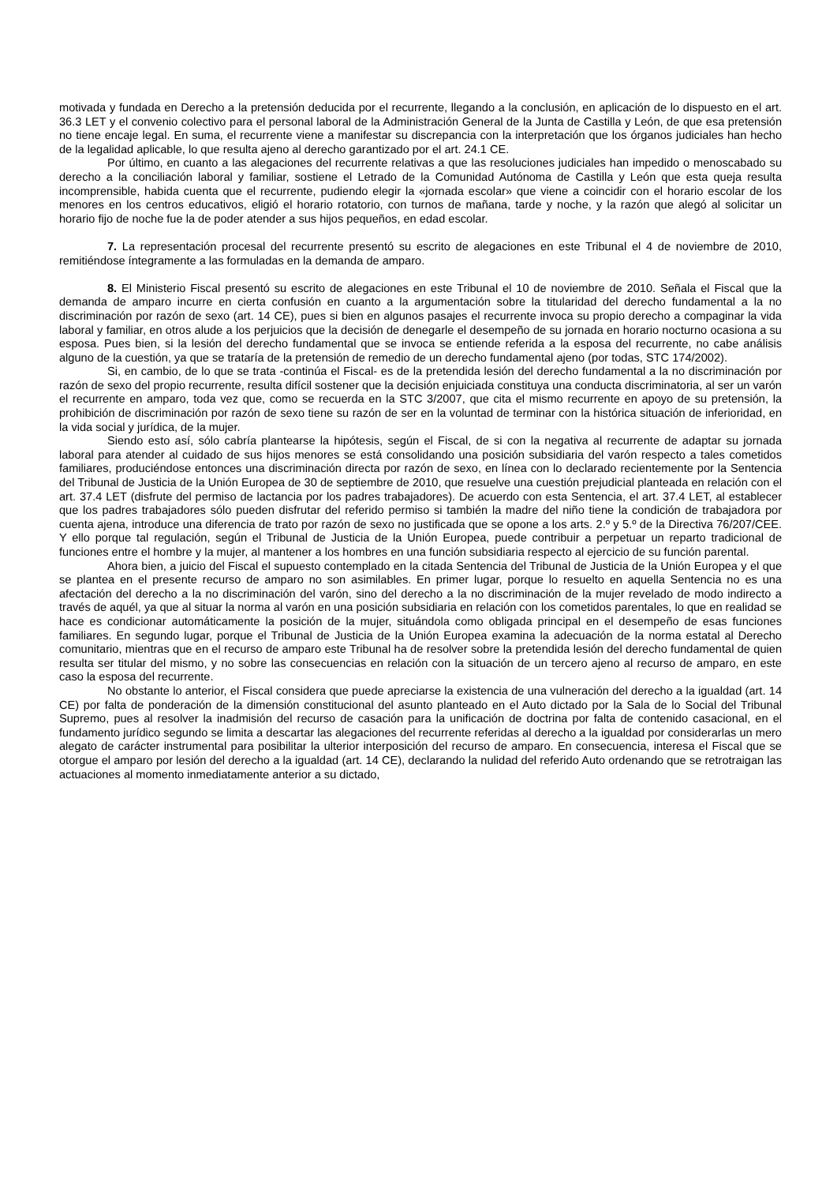motivada y fundada en Derecho a la pretensión deducida por el recurrente, llegando a la conclusión, en aplicación de lo dispuesto en el art. 36.3 LET y el convenio colectivo para el personal laboral de la Administración General de la Junta de Castilla y León, de que esa pretensión no tiene encaje legal. En suma, el recurrente viene a manifestar su discrepancia con la interpretación que los órganos judiciales han hecho de la legalidad aplicable, lo que resulta ajeno al derecho garantizado por el art. 24.1 CE.
Por último, en cuanto a las alegaciones del recurrente relativas a que las resoluciones judiciales han impedido o menoscabado su derecho a la conciliación laboral y familiar, sostiene el Letrado de la Comunidad Autónoma de Castilla y León que esta queja resulta incomprensible, habida cuenta que el recurrente, pudiendo elegir la «jornada escolar» que viene a coincidir con el horario escolar de los menores en los centros educativos, eligió el horario rotatorio, con turnos de mañana, tarde y noche, y la razón que alegó al solicitar un horario fijo de noche fue la de poder atender a sus hijos pequeños, en edad escolar.
7. La representación procesal del recurrente presentó su escrito de alegaciones en este Tribunal el 4 de noviembre de 2010, remitiéndose íntegramente a las formuladas en la demanda de amparo.
8. El Ministerio Fiscal presentó su escrito de alegaciones en este Tribunal el 10 de noviembre de 2010. Señala el Fiscal que la demanda de amparo incurre en cierta confusión en cuanto a la argumentación sobre la titularidad del derecho fundamental a la no discriminación por razón de sexo (art. 14 CE), pues si bien en algunos pasajes el recurrente invoca su propio derecho a compaginar la vida laboral y familiar, en otros alude a los perjuicios que la decisión de denegarle el desempeño de su jornada en horario nocturno ocasiona a su esposa. Pues bien, si la lesión del derecho fundamental que se invoca se entiende referida a la esposa del recurrente, no cabe análisis alguno de la cuestión, ya que se trataría de la pretensión de remedio de un derecho fundamental ajeno (por todas, STC 174/2002).
Si, en cambio, de lo que se trata -continúa el Fiscal- es de la pretendida lesión del derecho fundamental a la no discriminación por razón de sexo del propio recurrente, resulta difícil sostener que la decisión enjuiciada constituya una conducta discriminatoria, al ser un varón el recurrente en amparo, toda vez que, como se recuerda en la STC 3/2007, que cita el mismo recurrente en apoyo de su pretensión, la prohibición de discriminación por razón de sexo tiene su razón de ser en la voluntad de terminar con la histórica situación de inferioridad, en la vida social y jurídica, de la mujer.
Siendo esto así, sólo cabría plantearse la hipótesis, según el Fiscal, de si con la negativa al recurrente de adaptar su jornada laboral para atender al cuidado de sus hijos menores se está consolidando una posición subsidiaria del varón respecto a tales cometidos familiares, produciéndose entonces una discriminación directa por razón de sexo, en línea con lo declarado recientemente por la Sentencia del Tribunal de Justicia de la Unión Europea de 30 de septiembre de 2010, que resuelve una cuestión prejudicial planteada en relación con el art. 37.4 LET (disfrute del permiso de lactancia por los padres trabajadores). De acuerdo con esta Sentencia, el art. 37.4 LET, al establecer que los padres trabajadores sólo pueden disfrutar del referido permiso si también la madre del niño tiene la condición de trabajadora por cuenta ajena, introduce una diferencia de trato por razón de sexo no justificada que se opone a los arts. 2.º y 5.º de la Directiva 76/207/CEE. Y ello porque tal regulación, según el Tribunal de Justicia de la Unión Europea, puede contribuir a perpetuar un reparto tradicional de funciones entre el hombre y la mujer, al mantener a los hombres en una función subsidiaria respecto al ejercicio de su función parental.
Ahora bien, a juicio del Fiscal el supuesto contemplado en la citada Sentencia del Tribunal de Justicia de la Unión Europea y el que se plantea en el presente recurso de amparo no son asimilables. En primer lugar, porque lo resuelto en aquella Sentencia no es una afectación del derecho a la no discriminación del varón, sino del derecho a la no discriminación de la mujer revelado de modo indirecto a través de aquél, ya que al situar la norma al varón en una posición subsidiaria en relación con los cometidos parentales, lo que en realidad se hace es condicionar automáticamente la posición de la mujer, situándola como obligada principal en el desempeño de esas funciones familiares. En segundo lugar, porque el Tribunal de Justicia de la Unión Europea examina la adecuación de la norma estatal al Derecho comunitario, mientras que en el recurso de amparo este Tribunal ha de resolver sobre la pretendida lesión del derecho fundamental de quien resulta ser titular del mismo, y no sobre las consecuencias en relación con la situación de un tercero ajeno al recurso de amparo, en este caso la esposa del recurrente.
No obstante lo anterior, el Fiscal considera que puede apreciarse la existencia de una vulneración del derecho a la igualdad (art. 14 CE) por falta de ponderación de la dimensión constitucional del asunto planteado en el Auto dictado por la Sala de lo Social del Tribunal Supremo, pues al resolver la inadmisión del recurso de casación para la unificación de doctrina por falta de contenido casacional, en el fundamento jurídico segundo se limita a descartar las alegaciones del recurrente referidas al derecho a la igualdad por considerarlas un mero alegato de carácter instrumental para posibilitar la ulterior interposición del recurso de amparo. En consecuencia, interesa el Fiscal que se otorgue el amparo por lesión del derecho a la igualdad (art. 14 CE), declarando la nulidad del referido Auto ordenando que se retrotraigan las actuaciones al momento inmediatamente anterior a su dictado,